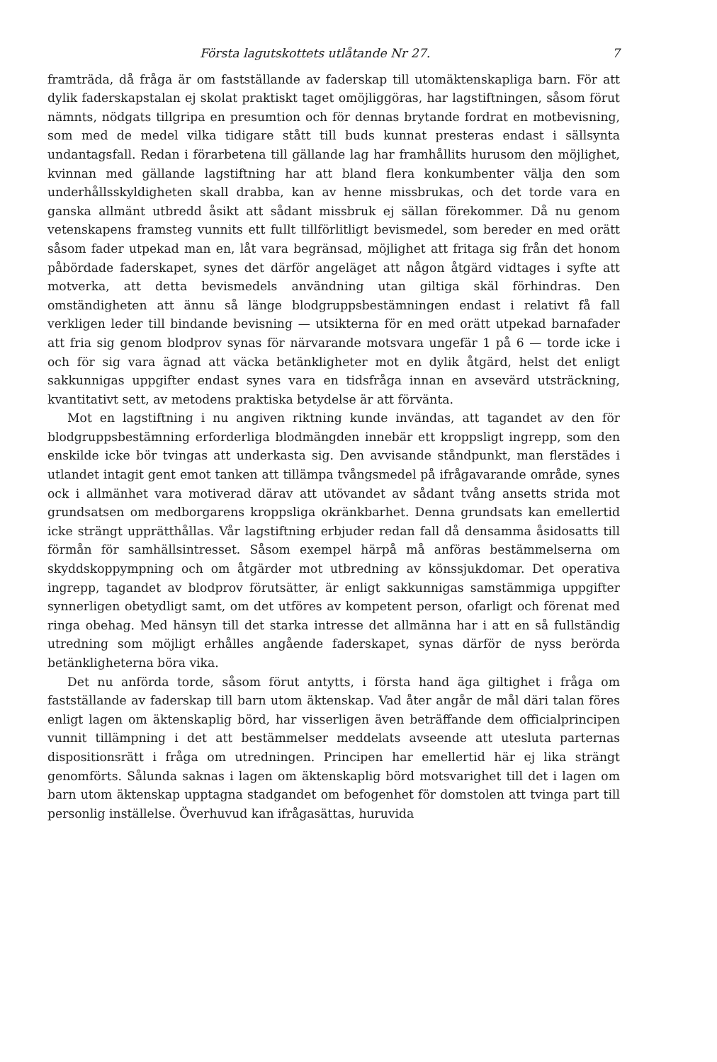Första lagutskottets utlåtande Nr 27. 7
framträda, då fråga är om fastställande av faderskap till utomäktenskapliga barn. För att dylik faderskapstalan ej skolat praktiskt taget omöjliggöras, har lagstiftningen, såsom förut nämnts, nödgats tillgripa en presumtion och för dennas brytande fordrat en motbevisning, som med de medel vilka tidigare stått till buds kunnat presteras endast i sällsynta undantagsfall. Redan i förarbetena till gällande lag har framhållits hurusom den möjlighet, kvinnan med gällande lagstiftning har att bland flera konkumbenter välja den som underhållsskyldigheten skall drabba, kan av henne missbrukas, och det torde vara en ganska allmänt utbredd åsikt att sådant missbruk ej sällan förekommer. Då nu genom vetenskapens framsteg vunnits ett fullt tillförlitligt bevismedel, som bereder en med orätt såsom fader utpekad man en, låt vara begränsad, möjlighet att fritaga sig från det honom påbördade faderskapet, synes det därför angeläget att någon åtgärd vidtages i syfte att motverka, att detta bevismedels användning utan giltiga skäl förhindras. Den omständigheten att ännu så länge blodgruppsbestämningen endast i relativt få fall verkligen leder till bindande bevisning — utsikterna för en med orätt utpekad barnafader att fria sig genom blodprov synas för närvarande motsvara ungefär 1 på 6 — torde icke i och för sig vara ägnad att väcka betänkligheter mot en dylik åtgärd, helst det enligt sakkunnigas uppgifter endast synes vara en tidsfråga innan en avsevärd utsträckning, kvantitativt sett, av metodens praktiska betydelse är att förvänta.
Mot en lagstiftning i nu angiven riktning kunde invändas, att tagandet av den för blodgruppsbestämning erforderliga blodmängden innebär ett kroppsligt ingrepp, som den enskilde icke bör tvingas att underkasta sig. Den avvisande ståndpunkt, man flerstädes i utlandet intagit gent emot tanken att tillämpa tvångsmedel på ifrågavarande område, synes ock i allmänhet vara motiverad därav att utövandet av sådant tvång ansetts strida mot grundsatsen om medborgarens kroppsliga okränkbarhet. Denna grundsats kan emellertid icke strängt upprätthållas. Vår lagstiftning erbjuder redan fall då densamma åsidosatts till förmån för samhällsintresset. Såsom exempel härpå må anföras bestämmelserna om skyddskoppympning och om åtgärder mot utbredning av könssjukdomar. Det operativa ingrepp, tagandet av blodprov förutsätter, är enligt sakkunnigas samstämmiga uppgifter synnerligen obetydligt samt, om det utföres av kompetent person, ofarligt och förenat med ringa obehag. Med hänsyn till det starka intresse det allmänna har i att en så fullständig utredning som möjligt erhålles angående faderskapet, synas därför de nyss berörda betänkligheterna böra vika.
Det nu anförda torde, såsom förut antytts, i första hand äga giltighet i fråga om fastställande av faderskap till barn utom äktenskap. Vad åter angår de mål däri talan föres enligt lagen om äktenskaplig börd, har visserligen även beträffande dem officialprincipen vunnit tillämpning i det att bestämmelser meddelats avseende att utesluta parternas dispositionsrätt i fråga om utredningen. Principen har emellertid här ej lika strängt genomförts. Sålunda saknas i lagen om äktenskaplig börd motsvarighet till det i lagen om barn utom äktenskap upptagna stadgandet om befogenhet för domstolen att tvinga part till personlig inställelse. Överhuvud kan ifrågasättas, huruvida